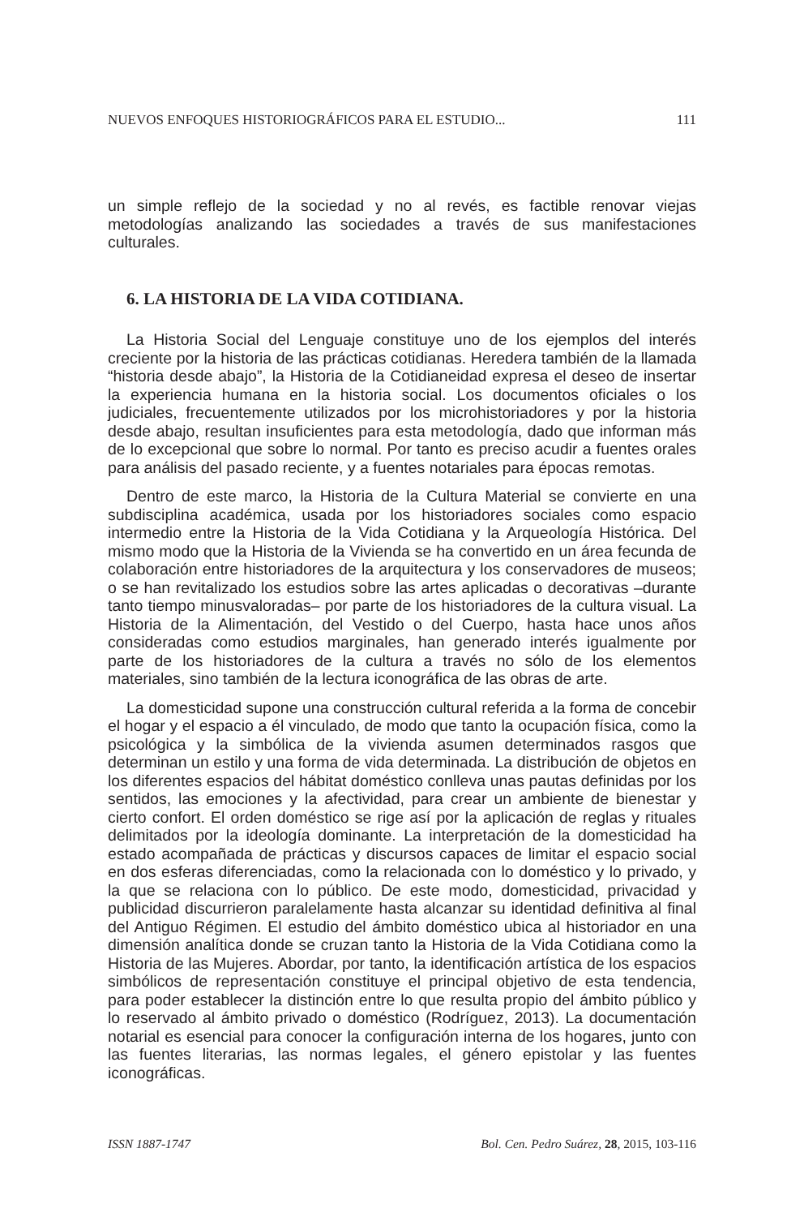NUEVOS ENFOQUES HISTORIOGRÁFICOS PARA EL ESTUDIO... 111
un simple reflejo de la sociedad y no al revés, es factible renovar viejas metodologías analizando las sociedades a través de sus manifestaciones culturales.
6. LA HISTORIA DE LA VIDA COTIDIANA.
La Historia Social del Lenguaje constituye uno de los ejemplos del interés creciente por la historia de las prácticas cotidianas. Heredera también de la llamada “historia desde abajo”, la Historia de la Cotidianeidad expresa el deseo de insertar la experiencia humana en la historia social. Los documentos oficiales o los judiciales, frecuentemente utilizados por los microhistoriadores y por la historia desde abajo, resultan insuficientes para esta metodología, dado que informan más de lo excepcional que sobre lo normal. Por tanto es preciso acudir a fuentes orales para análisis del pasado reciente, y a fuentes notariales para épocas remotas.
Dentro de este marco, la Historia de la Cultura Material se convierte en una subdisciplina académica, usada por los historiadores sociales como espacio intermedio entre la Historia de la Vida Cotidiana y la Arqueología Histórica. Del mismo modo que la Historia de la Vivienda se ha convertido en un área fecunda de colaboración entre historiadores de la arquitectura y los conservadores de museos; o se han revitalizado los estudios sobre las artes aplicadas o decorativas –durante tanto tiempo minusvaloradas– por parte de los historiadores de la cultura visual. La Historia de la Alimentación, del Vestido o del Cuerpo, hasta hace unos años consideradas como estudios marginales, han generado interés igualmente por parte de los historiadores de la cultura a través no sólo de los elementos materiales, sino también de la lectura iconográfica de las obras de arte.
La domesticidad supone una construcción cultural referida a la forma de concebir el hogar y el espacio a él vinculado, de modo que tanto la ocupación física, como la psicológica y la simbólica de la vivienda asumen determinados rasgos que determinan un estilo y una forma de vida determinada. La distribución de objetos en los diferentes espacios del hábitat doméstico conlleva unas pautas definidas por los sentidos, las emociones y la afectividad, para crear un ambiente de bienestar y cierto confort. El orden doméstico se rige así por la aplicación de reglas y rituales delimitados por la ideología dominante. La interpretación de la domesticidad ha estado acompañada de prácticas y discursos capaces de limitar el espacio social en dos esferas diferenciadas, como la relacionada con lo doméstico y lo privado, y la que se relaciona con lo público. De este modo, domesticidad, privacidad y publicidad discurrieron paralelamente hasta alcanzar su identidad definitiva al final del Antiguo Régimen. El estudio del ámbito doméstico ubica al historiador en una dimensión analítica donde se cruzan tanto la Historia de la Vida Cotidiana como la Historia de las Mujeres. Abordar, por tanto, la identificación artística de los espacios simbólicos de representación constituye el principal objetivo de esta tendencia, para poder establecer la distinción entre lo que resulta propio del ámbito público y lo reservado al ámbito privado o doméstico (Rodríguez, 2013). La documentación notarial es esencial para conocer la configuración interna de los hogares, junto con las fuentes literarias, las normas legales, el género epistolar y las fuentes iconográficas.
ISSN 1887-1747 Bol. Cen. Pedro Suárez, 28, 2015, 103-116